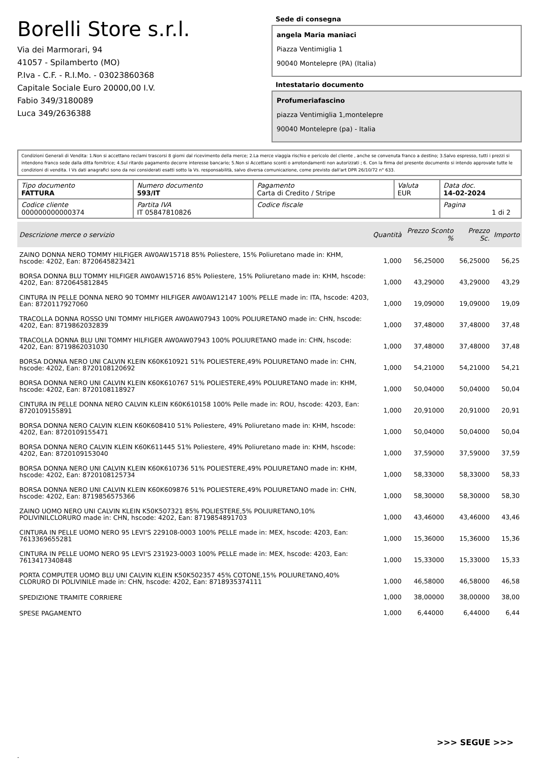Borelli Store s.r.l.
Via dei Marmorari, 94
41057 - Spilamberto (MO)
P.Iva - C.F. - R.I.Mo. - 03023860368
Capitale Sociale Euro 20000,00 I.V.
Fabio 349/3180089
Luca 349/2636388
Sede di consegna
angela Maria maniaci
Piazza Ventimiglia 1
90040 Montelepre (PA) (Italia)
Intestatario documento
Profumeriafascino
piazza Ventimiglia 1,montelepre
90040 Montelepre (pa) - Italia
Condizioni Generali di Vendita: 1.Non si accettano reclami trascorsi 8 giorni dal ricevimento della merce; 2.La merce viaggia rischio e pericolo del cliente , anche se convenuta franco a destino; 3.Salvo espresso, tutti i prezzi si intendono franco sede dalla ditta fornitrice; 4.Sul ritardo pagamento decorre interesse bancario; 5.Non si Accettano sconti o arrotondamenti non autorizzati ; 6. Con la firma del presente documento si intendo approvate tutte le condizioni di vendita. I Vs dati anagrafici sono da noi considerati esatti sotto la Vs. responsabilità, salvo diversa comunicazione, come previsto dall'art DPR 26/10/72 n° 633.
| Tipo documento FATTURA | Numero documento 593/IT | Pagamento Carta di Credito / Stripe | Valuta EUR | Data doc. 14-02-2024 |
| Codice cliente 000000000000374 | Partita IVA IT 05847810826 | Codice fiscale | | Pagina 1 di 2 |
| Descrizione merce o servizio | Quantità | Prezzo Sconto % | Prezzo Sc. | Importo |
| --- | --- | --- | --- | --- |
| ZAINO DONNA NERO TOMMY HILFIGER AW0AW15718 85% Poliestere, 15% Poliuretano made in: KHM, hscode: 4202, Ean: 8720645823421 | 1,000 | 56,25000 | 56,25000 | 56,25 |
| BORSA DONNA BLU TOMMY HILFIGER AW0AW15716 85% Poliestere, 15% Poliuretano made in: KHM, hscode: 4202, Ean: 8720645812845 | 1,000 | 43,29000 | 43,29000 | 43,29 |
| CINTURA IN PELLE DONNA NERO 90 TOMMY HILFIGER AW0AW12147 100% PELLE made in: ITA, hscode: 4203, Ean: 8720117927060 | 1,000 | 19,09000 | 19,09000 | 19,09 |
| TRACOLLA DONNA ROSSO UNI TOMMY HILFIGER AW0AW07943 100% POLIURETANO made in: CHN, hscode: 4202, Ean: 8719862032839 | 1,000 | 37,48000 | 37,48000 | 37,48 |
| TRACOLLA DONNA BLU UNI TOMMY HILFIGER AW0AW07943 100% POLIURETANO made in: CHN, hscode: 4202, Ean: 8719862031030 | 1,000 | 37,48000 | 37,48000 | 37,48 |
| BORSA DONNA NERO UNI CALVIN KLEIN K60K610921 51% POLIESTERE,49% POLIURETANO made in: CHN, hscode: 4202, Ean: 8720108120692 | 1,000 | 54,21000 | 54,21000 | 54,21 |
| BORSA DONNA NERO UNI CALVIN KLEIN K60K610767 51% POLIESTERE,49% POLIURETANO made in: KHM, hscode: 4202, Ean: 8720108118927 | 1,000 | 50,04000 | 50,04000 | 50,04 |
| CINTURA IN PELLE DONNA NERO CALVIN KLEIN K60K610158 100% Pelle made in: ROU, hscode: 4203, Ean: 8720109155891 | 1,000 | 20,91000 | 20,91000 | 20,91 |
| BORSA DONNA NERO CALVIN KLEIN K60K608410 51% Poliestere, 49% Poliuretano made in: KHM, hscode: 4202, Ean: 8720109155471 | 1,000 | 50,04000 | 50,04000 | 50,04 |
| BORSA DONNA NERO CALVIN KLEIN K60K611445 51% Poliestere, 49% Poliuretano made in: KHM, hscode: 4202, Ean: 8720109153040 | 1,000 | 37,59000 | 37,59000 | 37,59 |
| BORSA DONNA NERO UNI CALVIN KLEIN K60K610736 51% POLIESTERE,49% POLIURETANO made in: KHM, hscode: 4202, Ean: 8720108125734 | 1,000 | 58,33000 | 58,33000 | 58,33 |
| BORSA DONNA NERO UNI CALVIN KLEIN K60K609876 51% POLIESTERE,49% POLIURETANO made in: CHN, hscode: 4202, Ean: 8719856575366 | 1,000 | 58,30000 | 58,30000 | 58,30 |
| ZAINO UOMO NERO UNI CALVIN KLEIN K50K507321 85% POLIESTERE,5% POLIURETANO,10% POLIVINILCLORURO made in: CHN, hscode: 4202, Ean: 8719854891703 | 1,000 | 43,46000 | 43,46000 | 43,46 |
| CINTURA IN PELLE UOMO NERO 95 LEVI'S 229108-0003 100% PELLE made in: MEX, hscode: 4203, Ean: 7613369655281 | 1,000 | 15,36000 | 15,36000 | 15,36 |
| CINTURA IN PELLE UOMO NERO 95 LEVI'S 231923-0003 100% PELLE made in: MEX, hscode: 4203, Ean: 7613417340848 | 1,000 | 15,33000 | 15,33000 | 15,33 |
| PORTA COMPUTER UOMO BLU UNI CALVIN KLEIN K50K502357 45% COTONE,15% POLIURETANO,40% CLORURO DI POLIVINILE made in: CHN, hscode: 4202, Ean: 8718935374111 | 1,000 | 46,58000 | 46,58000 | 46,58 |
| SPEDIZIONE TRAMITE CORRIERE | 1,000 | 38,00000 | 38,00000 | 38,00 |
| SPESE PAGAMENTO | 1,000 | 6,44000 | 6,44000 | 6,44 |
>>> SEGUE >>>
-